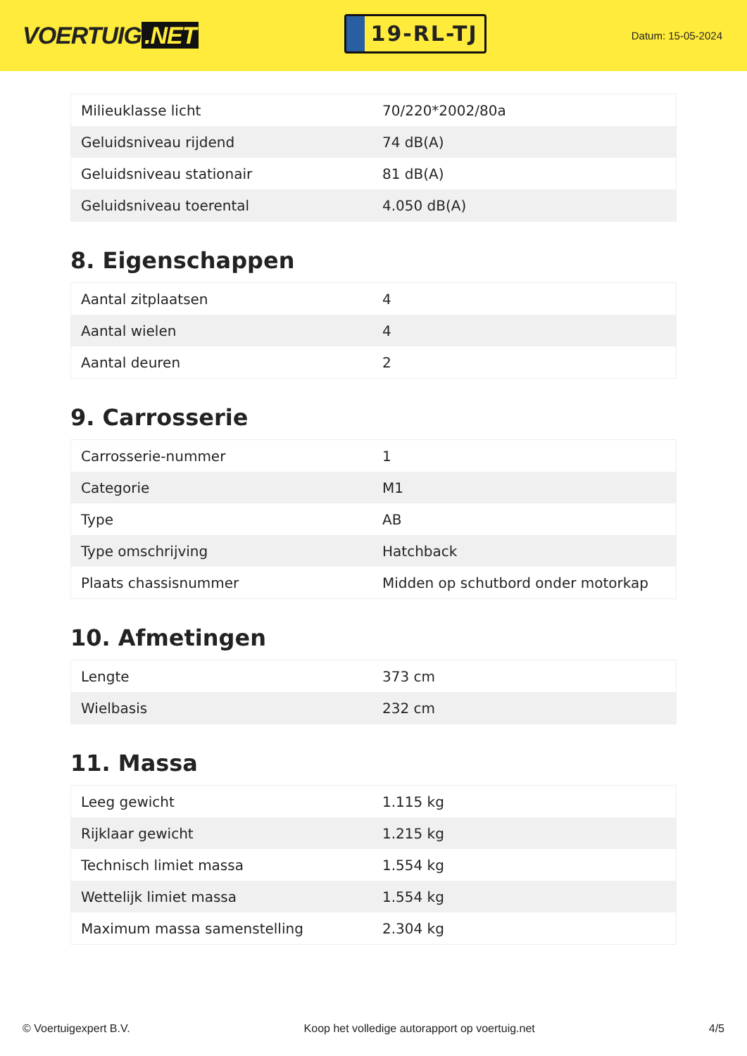VOERTUIG.NET
19-RL-TJ
Datum: 15-05-2024
| Milieuklasse licht | 70/220*2002/80a |
| Geluidsniveau rijdend | 74 dB(A) |
| Geluidsniveau stationair | 81 dB(A) |
| Geluidsniveau toerental | 4.050 dB(A) |
8. Eigenschappen
| Aantal zitplaatsen | 4 |
| Aantal wielen | 4 |
| Aantal deuren | 2 |
9. Carrosserie
| Carrosserie-nummer | 1 |
| Categorie | M1 |
| Type | AB |
| Type omschrijving | Hatchback |
| Plaats chassisnummer | Midden op schutbord onder motorkap |
10. Afmetingen
| Lengte | 373 cm |
| Wielbasis | 232 cm |
11. Massa
| Leeg gewicht | 1.115 kg |
| Rijklaar gewicht | 1.215 kg |
| Technisch limiet massa | 1.554 kg |
| Wettelijk limiet massa | 1.554 kg |
| Maximum massa samenstelling | 2.304 kg |
© Voertuigexpert B.V. Koop het volledige autorapport op voertuig.net 4/5